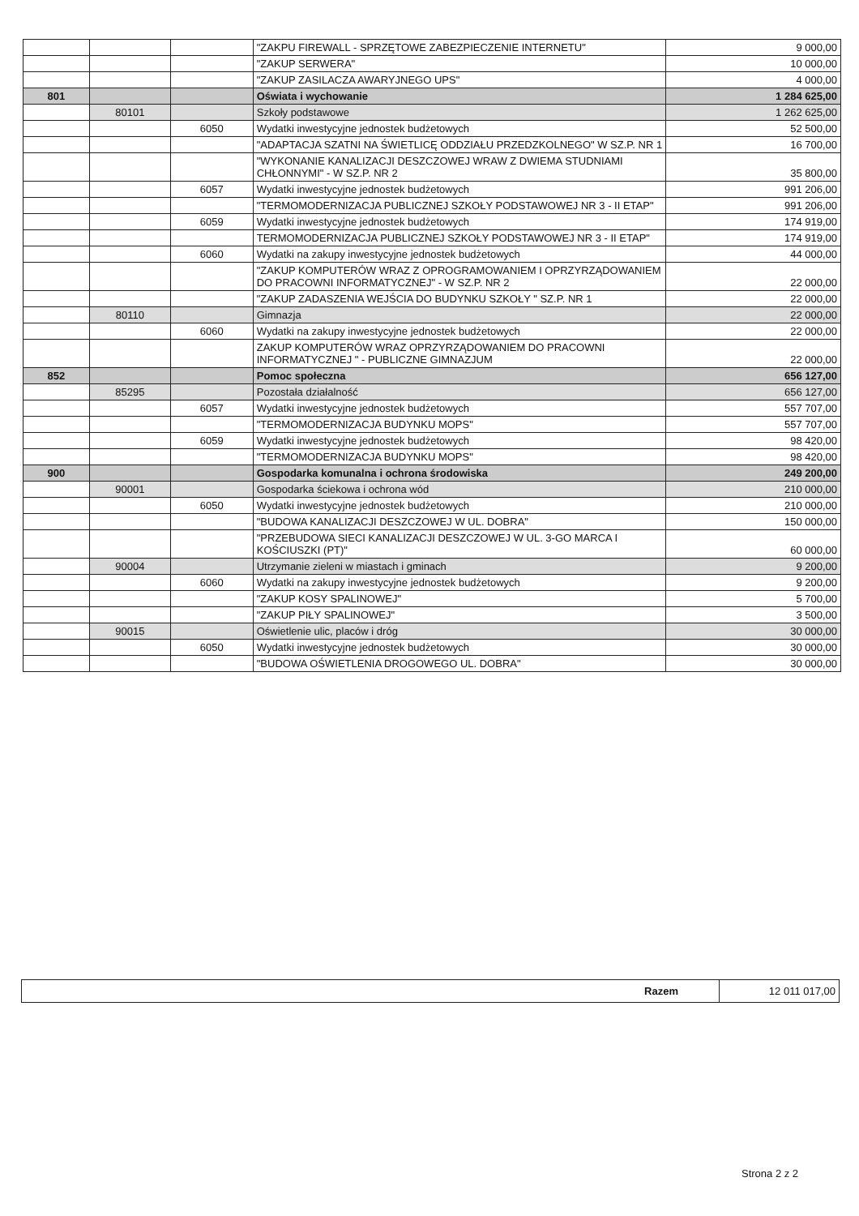| | | | "ZAKPU FIREWALL - SPRZĘTOWE ZABEZPIECZENIE INTERNETU" | 9 000,00 |
| | | | "ZAKUP SERWERA" | 10 000,00 |
| | | | "ZAKUP ZASILACZA AWARYJNEGO UPS" | 4 000,00 |
| 801 | | | Oświata i wychowanie | 1 284 625,00 |
| | 80101 | | Szkoły podstawowe | 1 262 625,00 |
| | | 6050 | Wydatki inwestycyjne jednostek budżetowych | 52 500,00 |
| | | | "ADAPTACJA SZATNI NA ŚWIETLICĘ ODDZIAŁU PRZEDZKOLNEGO" W SZ.P. NR 1 | 16 700,00 |
| | | | "WYKONANIE KANALIZACJI DESZCZOWEJ WRAW Z DWIEMA STUDNIAMI CHŁONNYMI" - W SZ.P. NR 2 | 35 800,00 |
| | | 6057 | Wydatki inwestycyjne jednostek budżetowych | 991 206,00 |
| | | | "TERMOMODERNIZACJA PUBLICZNEJ SZKOŁY PODSTAWOWEJ NR 3 - II ETAP" | 991 206,00 |
| | | 6059 | Wydatki inwestycyjne jednostek budżetowych | 174 919,00 |
| | | | TERMOMODERNIZACJA PUBLICZNEJ SZKOŁY PODSTAWOWEJ NR 3 - II ETAP" | 174 919,00 |
| | | 6060 | Wydatki na zakupy inwestycyjne jednostek budżetowych | 44 000,00 |
| | | | "ZAKUP KOMPUTERÓW WRAZ Z OPROGRAMOWANIEM I OPRZYRZĄDOWANIEM DO PRACOWNI INFORMATYCZNEJ" - W SZ.P. NR 2 | 22 000,00 |
| | | | "ZAKUP ZADASZENIA WEJŚCIA DO BUDYNKU SZKOŁY " SZ.P. NR 1 | 22 000,00 |
| | 80110 | | Gimnazja | 22 000,00 |
| | | 6060 | Wydatki na zakupy inwestycyjne jednostek budżetowych | 22 000,00 |
| | | | ZAKUP KOMPUTERÓW WRAZ OPRZYRZĄDOWANIEM DO PRACOWNI INFORMATYCZNEJ " - PUBLICZNE GIMNAZJUM | 22 000,00 |
| 852 | | | Pomoc społeczna | 656 127,00 |
| | 85295 | | Pozostała działalność | 656 127,00 |
| | | 6057 | Wydatki inwestycyjne jednostek budżetowych | 557 707,00 |
| | | | "TERMOMODERNIZACJA BUDYNKU MOPS" | 557 707,00 |
| | | 6059 | Wydatki inwestycyjne jednostek budżetowych | 98 420,00 |
| | | | "TERMOMODERNIZACJA BUDYNKU MOPS" | 98 420,00 |
| 900 | | | Gospodarka komunalna i ochrona środowiska | 249 200,00 |
| | 90001 | | Gospodarka ściekowa i ochrona wód | 210 000,00 |
| | | 6050 | Wydatki inwestycyjne jednostek budżetowych | 210 000,00 |
| | | | "BUDOWA KANALIZACJI DESZCZOWEJ W UL. DOBRA" | 150 000,00 |
| | | | "PRZEBUDOWA SIECI KANALIZACJI DESZCZOWEJ W UL. 3-GO MARCA I KOŚCIUSZKI (PT)" | 60 000,00 |
| | 90004 | | Utrzymanie zieleni w miastach i gminach | 9 200,00 |
| | | 6060 | Wydatki na zakupy inwestycyjne jednostek budżetowych | 9 200,00 |
| | | | "ZAKUP KOSY SPALINOWEJ" | 5 700,00 |
| | | | "ZAKUP PIŁY SPALINOWEJ" | 3 500,00 |
| | 90015 | | Oświetlenie ulic, placów i dróg | 30 000,00 |
| | | 6050 | Wydatki inwestycyjne jednostek budżetowych | 30 000,00 |
| | | | "BUDOWA OŚWIETLENIA DROGOWEGO UL. DOBRA" | 30 000,00 |
| Razem | 12 011 017,00 |
Strona 2 z 2